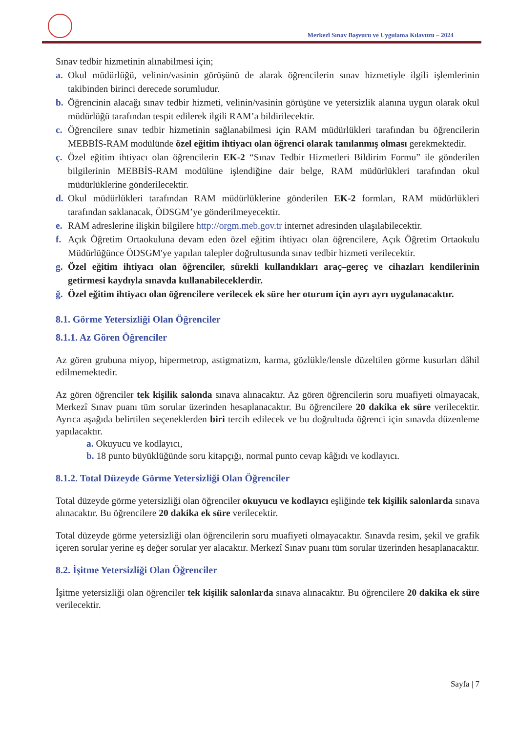Merkezî Sınav Başvuru ve Uygulama Kılavuzu – 2024
Sınav tedbir hizmetinin alınabilmesi için;
a. Okul müdürlüğü, velinin/vasinin görüşünü de alarak öğrencilerin sınav hizmetiyle ilgili işlemlerinin takibinden birinci derecede sorumludur.
b. Öğrencinin alacağı sınav tedbir hizmeti, velinin/vasinin görüşüne ve yetersizlik alanına uygun olarak okul müdürlüğü tarafından tespit edilerek ilgili RAM’a bildirilecektir.
c. Öğrencilere sınav tedbir hizmetinin sağlanabilmesi için RAM müdürlükleri tarafından bu öğrencilerin MEBBİS-RAM modülünde özel eğitim ihtiyacı olan öğrenci olarak tanılanmış olması gerekmektedir.
ç. Özel eğitim ihtiyacı olan öğrencilerin EK-2 “Sınav Tedbir Hizmetleri Bildirim Formu” ile gönderilen bilgilerinin MEBBİS-RAM modülüne işlendiğine dair belge, RAM müdürlükleri tarafından okul müdürlüklerine gönderilecektir.
d. Okul müdürlükleri tarafından RAM müdürlüklerine gönderilen EK-2 formları, RAM müdürlükleri tarafından saklanacak, ÖDSGM’ye gönderilmeyecektir.
e. RAM adreslerine ilişkin bilgilere http://orgm.meb.gov.tr internet adresinden ulaşılabilecektir.
f. Açık Öğretim Ortaokuluna devam eden özel eğitim ihtiyacı olan öğrencilere, Açık Öğretim Ortaokulu Müdürlüğünce ÖDSGM'ye yapılan talepler doğrultusunda sınav tedbir hizmeti verilecektir.
g. Özel eğitim ihtiyacı olan öğrenciler, sürekli kullandıkları araç–gereç ve cihazları kendilerinin getirmesi kaydıyla sınavda kullanabileceklerdir.
ğ. Özel eğitim ihtiyacı olan öğrencilere verilecek ek süre her oturum için ayrı ayrı uygulanacaktır.
8.1. Görme Yetersizliği Olan Öğrenciler
8.1.1. Az Gören Öğrenciler
Az gören grubuna miyop, hipermetrop, astigmatizm, karma, gözlükle/lensle düzeltilen görme kusurları dâhil edilmemektedir.
Az gören öğrenciler tek kişilik salonda sınava alınacaktır. Az gören öğrencilerin soru muafiyeti olmayacak, Merkezî Sınav puanı tüm sorular üzerinden hesaplanacaktır. Bu öğrencilere 20 dakika ek süre verilecektir. Ayrıca aşağıda belirtilen seçeneklerden biri tercih edilecek ve bu doğrultuda öğrenci için sınavda düzenleme yapılacaktır.
a. Okuyucu ve kodlayıcı,
b. 18 punto büyüklüğünde soru kitapçığı, normal punto cevap kâğıdı ve kodlayıcı.
8.1.2. Total Düzeyde Görme Yetersizliği Olan Öğrenciler
Total düzeyde görme yetersizliği olan öğrenciler okuyucu ve kodlayıcı eşliğinde tek kişilik salonlarda sınava alınacaktır. Bu öğrencilere 20 dakika ek süre verilecektir.
Total düzeyde görme yetersizliği olan öğrencilerin soru muafiyeti olmayacaktır. Sınavda resim, şekil ve grafik içeren sorular yerine eş değer sorular yer alacaktır. Merkezî Sınav puanı tüm sorular üzerinden hesaplanacaktır.
8.2. İşitme Yetersizliği Olan Öğrenciler
İşitme yetersizliği olan öğrenciler tek kişilik salonlarda sınava alınacaktır. Bu öğrencilere 20 dakika ek süre verilecektir.
Sayfa | 7